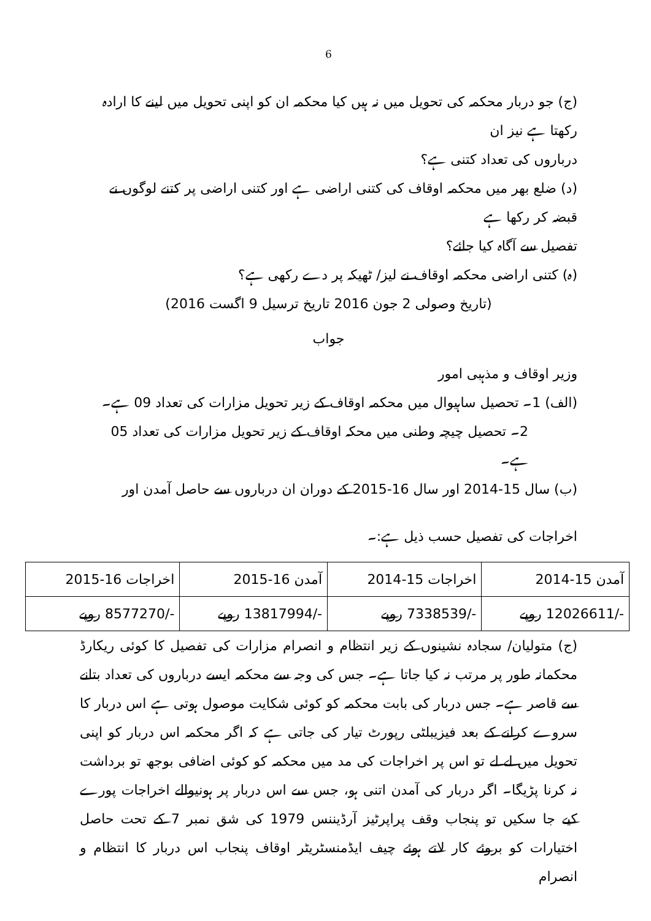6
(ج) جو دربار محکمہ کی تحویل میں نہ ہیں کیا محکمہ ان کو اپنی تحویل میں لینے کا ارادہ رکھتا ہے نیز ان
درباروں کی تعداد کتنی ہے؟
(د) ضلع بھر میں محکمہ اوقاف کی کتنی اراضی ہے اور کتنی اراضی پر کتنے لوگوں نے قبضہ کر رکھا ہے
تفصیل سے آگاہ کیا جائے؟
(ہ) کتنی اراضی محکمہ اوقاف نے لیز/ ٹھیکہ پر دے رکھی ہے؟
(تاریخ وصولی 2 جون 2016 تاریخ ترسیل 9 اگست 2016)
جواب
وزیر اوقاف و مذہبی امور
(الف) 1۔ تحصیل ساہیوال میں محکمہ اوقاف کے زیر تحویل مزارات کی تعداد 09 ہے۔
2۔ تحصیل چیچہ وطنی میں محکہ اوقاف کے زیر تحویل مزارات کی تعداد 05 ہے۔
(ب) سال 15-2014 اور سال 16-2015 کے دوران ان درباروں سے حاصل آمدن اور
اخراجات کی تفصیل حسب ذیل ہے:۔
| آمدن 15-2014 | اخراجات 15-2014 | آمدن 16-2015 | اخراجات 16-2015 |
| -/12026611 روپے | -/7338539 روپے | -/13817994 روپے | -/8577270 روپے |
(ج) متولیان/ سجادہ نشینوں کے زیر انتظام و انصرام مزارات کی تفصیل کا کوئی ریکارڈ محکمانہ طور پر مرتب نہ کیا جاتا ہے۔ جس کی وجہ سے محکمہ ایسے درباروں کی تعداد بتانے سے قاصر ہے۔ جس دربار کی بابت محکمہ کو کوئی شکایت موصول ہوتی ہے اس دربار کا سروے کرانے کے بعد فیزیبلٹی رپورٹ تیار کی جاتی ہے کہ اگر محکمہ اس دربار کو اپنی تحویل میں لے لے تو اس پر اخراجات کی مد میں محکمہ کو کوئی اضافی بوجھ تو برداشت نہ کرنا پڑیگا۔ اگر دربار کی آمدن اتنی ہو، جس سے اس دربار پر ہونیوالے اخراجات پورے کیے جا سکیں تو پنجاب وقف پراپرٹیز آرڈیننس 1979 کی شق نمبر 7 کے تحت حاصل اختیارات کو بروئے کار لاتے ہوئے چیف ایڈمنسٹریٹر اوقاف پنجاب اس دربار کا انتظام و انصرام